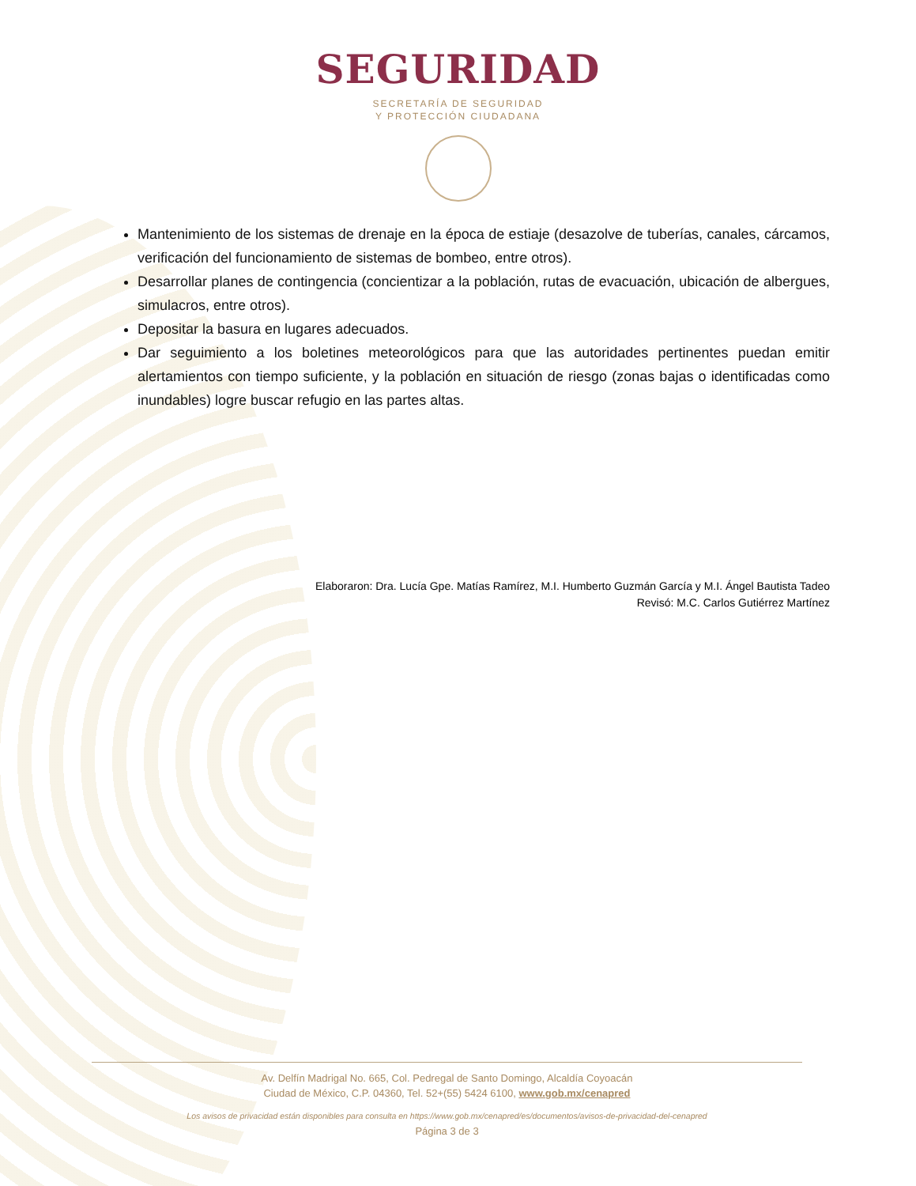SEGURIDAD
SECRETARÍA DE SEGURIDAD
Y PROTECCIÓN CIUDADANA
Mantenimiento de los sistemas de drenaje en la época de estiaje (desazolve de tuberías, canales, cárcamos, verificación del funcionamiento de sistemas de bombeo, entre otros).
Desarrollar planes de contingencia (concientizar a la población, rutas de evacuación, ubicación de albergues, simulacros, entre otros).
Depositar la basura en lugares adecuados.
Dar seguimiento a los boletines meteorológicos para que las autoridades pertinentes puedan emitir alertamientos con tiempo suficiente, y la población en situación de riesgo (zonas bajas o identificadas como inundables) logre buscar refugio en las partes altas.
Elaboraron: Dra. Lucía Gpe. Matías Ramírez, M.I. Humberto Guzmán García y M.I. Ángel Bautista Tadeo
Revisó: M.C. Carlos Gutiérrez Martínez
Av. Delfín Madrigal No. 665, Col. Pedregal de Santo Domingo, Alcaldía Coyoacán
Ciudad de México, C.P. 04360, Tel. 52+(55) 5424 6100, www.gob.mx/cenapred
Los avisos de privacidad están disponibles para consulta en https://www.gob.mx/cenapred/es/documentos/avisos-de-privacidad-del-cenapred
Página 3 de 3